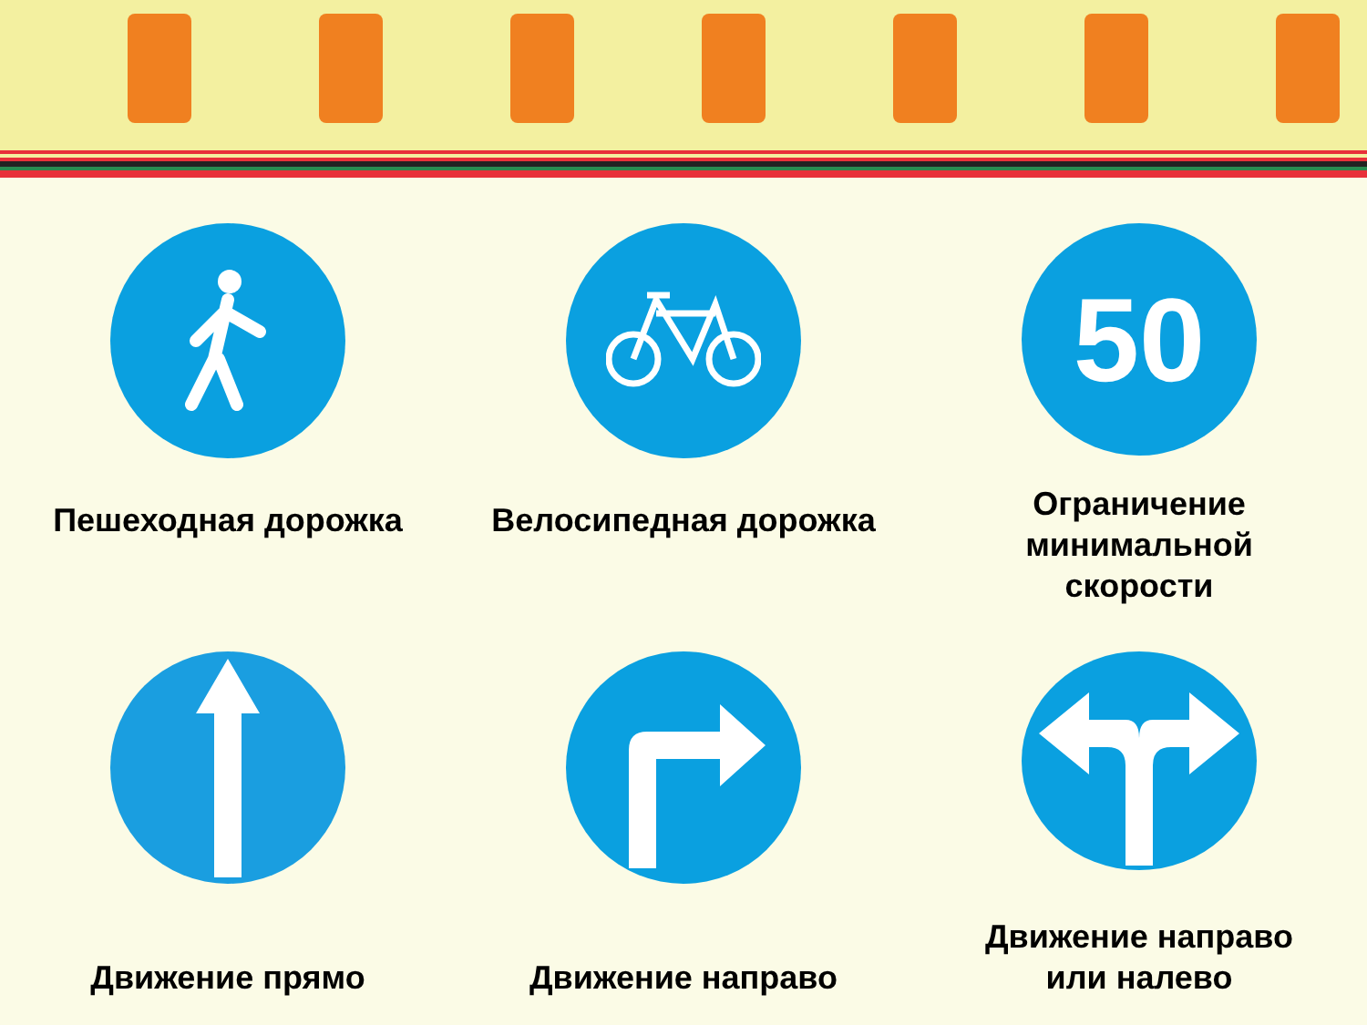Пешеходная дорожка
Велосипедная дорожка
50
Ограничение
минимальной
скорости
Движение прямо
Движение направо
Движение направо
или налево